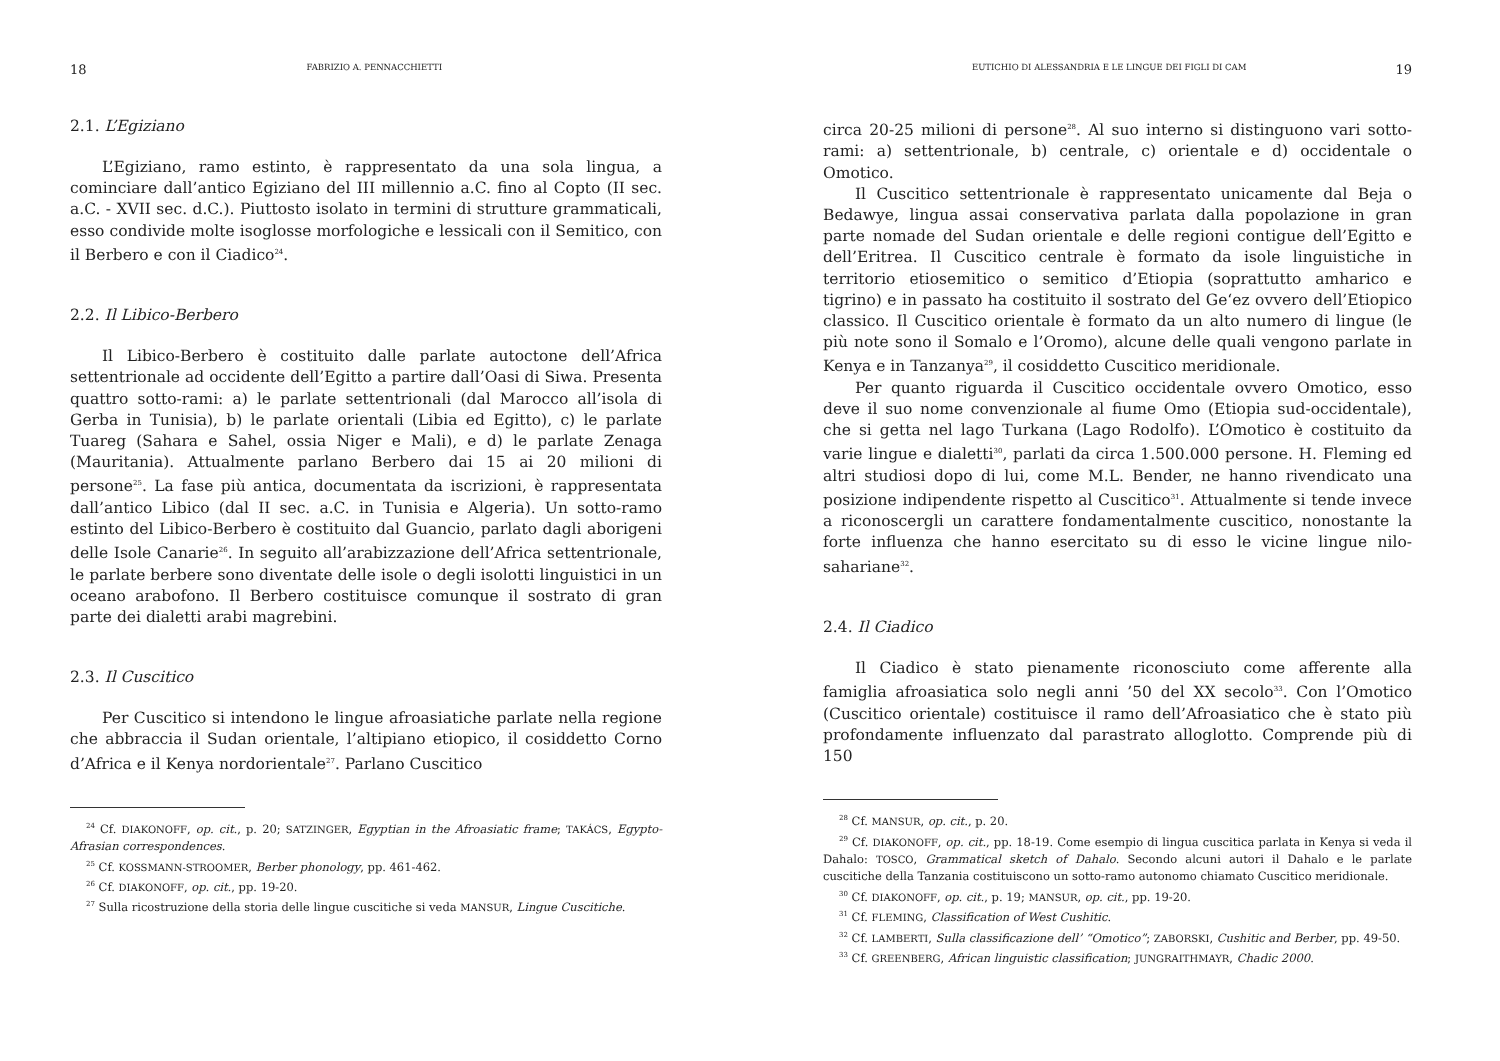18 FABRIZIO A. PENNACCHIETTI
2.1. L’Egiziano
L’Egiziano, ramo estinto, è rappresentato da una sola lingua, a cominciare dall’antico Egiziano del III millennio a.C. fino al Copto (II sec. a.C. - XVII sec. d.C.). Piuttosto isolato in termini di strutture grammaticali, esso condivide molte isoglosse morfologiche e lessicali con il Semitico, con il Berbero e con il Ciadico<sup>24</sup>.
2.2. Il Libico-Berbero
Il Libico-Berbero è costituito dalle parlate autoctone dell’Africa settentrionale ad occidente dell’Egitto a partire dall’Oasi di Siwa. Presenta quattro sotto-rami: a) le parlate settentrionali (dal Marocco all’isola di Gerba in Tunisia), b) le parlate orientali (Libia ed Egitto), c) le parlate Tuareg (Sahara e Sahel, ossia Niger e Mali), e d) le parlate Zenaga (Mauritania). Attualmente parlano Berbero dai 15 ai 20 milioni di persone<sup>25</sup>. La fase più antica, documentata da iscrizioni, è rappresentata dall’antico Libico (dal II sec. a.C. in Tunisia e Algeria). Un sotto-ramo estinto del Libico-Berbero è costituito dal Guancio, parlato dagli aborigeni delle Isole Canarie<sup>26</sup>. In seguito all’arabizzazione dell’Africa settentrionale, le parlate berbere sono diventate delle isole o degli isolotti linguistici in un oceano arabofono. Il Berbero costituisce comunque il sostrato di gran parte dei dialetti arabi magrebini.
2.3. Il Cuscitico
Per Cuscitico si intendono le lingue afroasiatiche parlate nella regione che abbraccia il Sudan orientale, l’altipiano etiopico, il cosiddetto Corno d’Africa e il Kenya nordorientale<sup>27</sup>. Parlano Cuscitico
<sup>24</sup> Cf. DIAKONOFF, op. cit., p. 20; SATZINGER, Egyptian in the Afroasiatic frame; TAKÁCS, Egypto-Afrasian correspondences.
<sup>25</sup> Cf. KOSSMANN-STROOMER, Berber phonology, pp. 461-462.
<sup>26</sup> Cf. DIAKONOFF, op. cit., pp. 19-20.
<sup>27</sup> Sulla ricostruzione della storia delle lingue cuscitiche si veda MANSUR, Lingue Cuscitiche.
EUTICHIO DI ALESSANDRIA E LE LINGUE DEI FIGLI DI CAM 19
circa 20-25 milioni di persone<sup>28</sup>. Al suo interno si distinguono vari sotto-rami: a) settentrionale, b) centrale, c) orientale e d) occidentale o Omotico.
Il Cuscitico settentrionale è rappresentato unicamente dal Beja o Bedawye, lingua assai conservativa parlata dalla popolazione in gran parte nomade del Sudan orientale e delle regioni contigue dell’Egitto e dell’Eritrea. Il Cuscitico centrale è formato da isole linguistiche in territorio etiosemitico o semitico d’Etiopia (soprattutto amharico e tigrino) e in passato ha costituito il sostrato del Ge‘ez ovvero dell’Etiopico classico. Il Cuscitico orientale è formato da un alto numero di lingue (le più note sono il Somalo e l’Oromo), alcune delle quali vengono parlate in Kenya e in Tanzanya<sup>29</sup>, il cosiddetto Cuscitico meridionale.
Per quanto riguarda il Cuscitico occidentale ovvero Omotico, esso deve il suo nome convenzionale al fiume Omo (Etiopia sud-occidentale), che si getta nel lago Turkana (Lago Rodolfo). L’Omotico è costituito da varie lingue e dialetti<sup>30</sup>, parlati da circa 1.500.000 persone. H. Fleming ed altri studiosi dopo di lui, come M.L. Bender, ne hanno rivendicato una posizione indipendente rispetto al Cuscitico<sup>31</sup>. Attualmente si tende invece a riconoscergli un carattere fondamentalmente cuscitico, nonostante la forte influenza che hanno esercitato su di esso le vicine lingue nilo-sahariane<sup>32</sup>.
2.4. Il Ciadico
Il Ciadico è stato pienamente riconosciuto come afferente alla famiglia afroasiatica solo negli anni ’50 del XX secolo<sup>33</sup>. Con l’Omotico (Cuscitico orientale) costituisce il ramo dell’Afroasiatico che è stato più profondamente influenzato dal parastrato alloglotto. Comprende più di 150
<sup>28</sup> Cf. MANSUR, op. cit., p. 20.
<sup>29</sup> Cf. DIAKONOFF, op. cit., pp. 18-19. Come esempio di lingua cuscitica parlata in Kenya si veda il Dahalo: TOSCO, Grammatical sketch of Dahalo. Secondo alcuni autori il Dahalo e le parlate cuscitiche della Tanzania costituiscono un sotto-ramo autonomo chiamato Cuscitico meridionale.
<sup>30</sup> Cf. DIAKONOFF, op. cit., p. 19; MANSUR, op. cit., pp. 19-20.
<sup>31</sup> Cf. FLEMING, Classification of West Cushitic.
<sup>32</sup> Cf. LAMBERTI, Sulla classificazione dell’ “Omotico”; ZABORSKI, Cushitic and Berber, pp. 49-50.
<sup>33</sup> Cf. GREENBERG, African linguistic classification; JUNGRAITHMAYR, Chadic 2000.